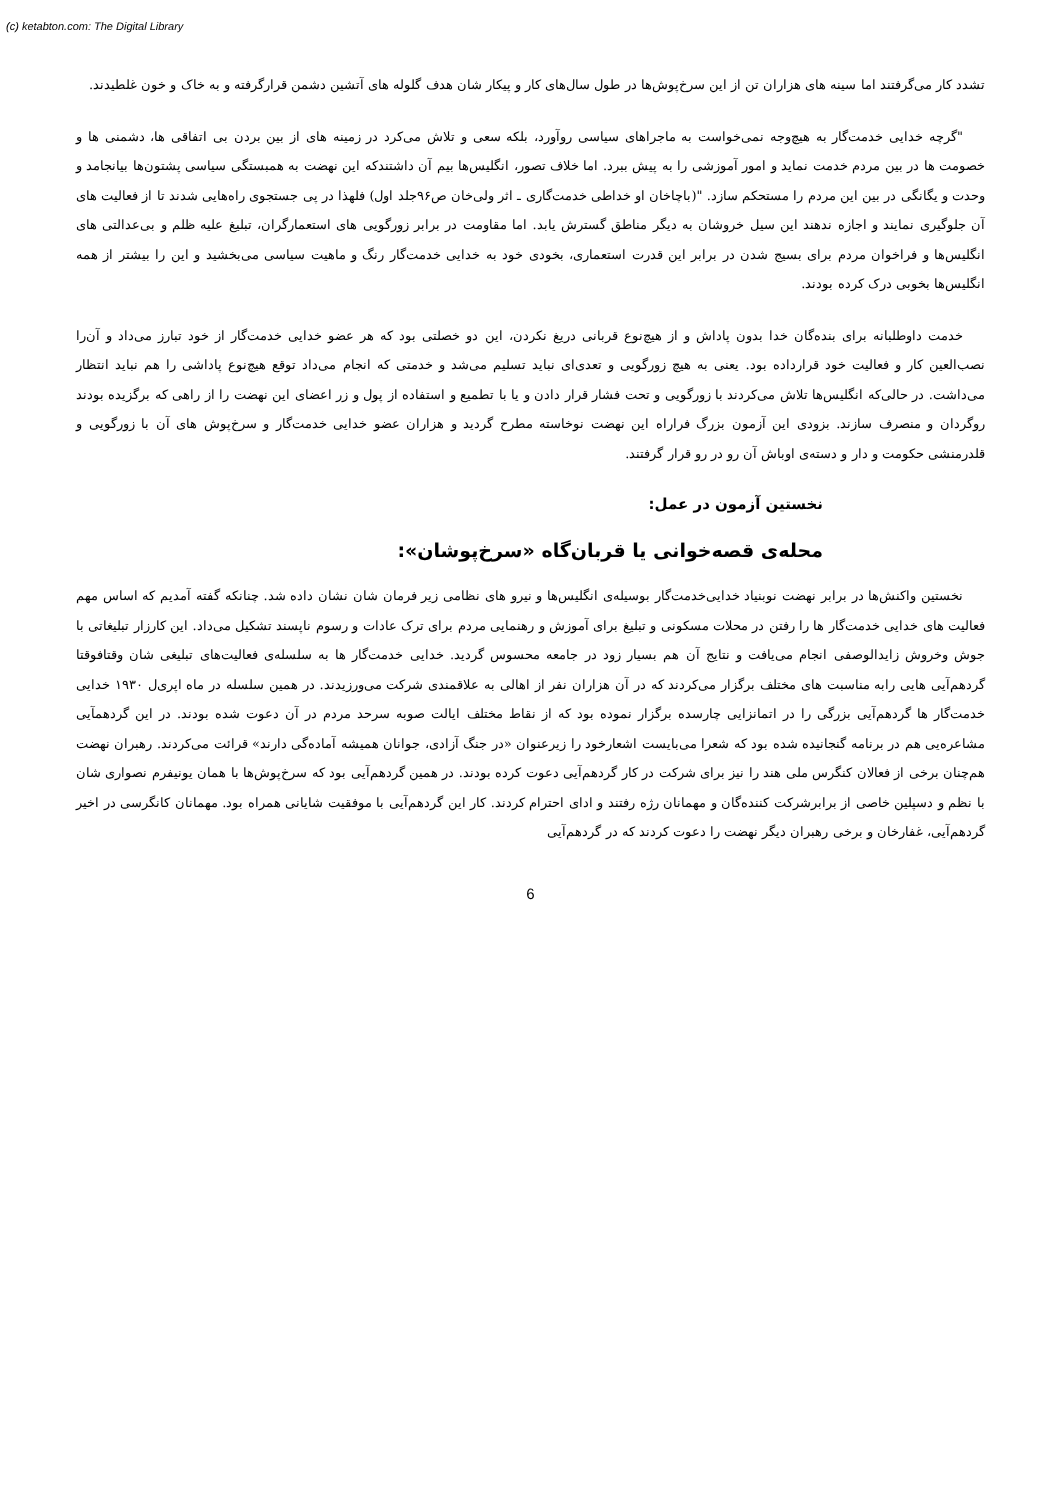(c) ketabton.com: The Digital Library
تشدد کار می‌گرفتند اما سینه های هزاران تن از این سرخ‌پوش‌ها در طول سال‌های کار و پیکار شان هدف گلوله های آتشین دشمن قرارگرفته و به خاک و خون غلطیدند.
"گرچه خدایی خدمت‌گار به هیچ‌وجه نمی‌خواست به ماجراهای سیاسی روآورد، بلکه سعی و تلاش می‌کرد در زمینه های از بین بردن بی اتفاقی ها، دشمنی ها و خصومت ها در بین مردم خدمت نماید و امور آموزشی را به پیش ببرد. اما خلاف تصور، انگلیس‌ها بیم آن داشتندکه این نهضت به همبستگی سیاسی پشتون‌ها بیانجامد و وحدت و یگانگی در بین این مردم را مستحکم سازد. "(باچاخان او خداطی خدمت‌گاری ـ اثر ولی‌خان ص۹۶جلد اول) فلهذا در پی جستجوی راه‌هایی شدند تا از فعالیت های آن جلوگیری نمایند و اجازه ندهند این سیل خروشان به دیگر مناطق گسترش یابد. اما مقاومت در برابر زورگویی های استعمارگران، تبلیغ علیه ظلم و بی‌عدالتی های انگلیس‌ها و فراخوان مردم برای بسیج شدن در برابر این قدرت استعماری، بخودی خود به خدایی خدمت‌گار رنگ و ماهیت سیاسی می‌بخشید و این را بیشتر از همه انگلیس‌ها بخوبی درک کرده بودند.
خدمت داوطلبانه برای بنده‌گان خدا بدون پاداش و از هیچ‌نوع قربانی دریغ نکردن، این دو خصلتی بود که هر عضو خدایی خدمت‌گار از خود تبارز می‌داد و آن‌را نصب‌العین کار و فعالیت خود قرارداده بود. یعنی به هیچ زورگویی و تعدی‌ای نباید تسلیم می‌شد و خدمتی که انجام می‌داد توقع هیچ‌نوع پاداشی را هم نباید انتظار می‌داشت. در حالی‌که انگلیس‌ها تلاش می‌کردند با زورگویی و تحت فشار قرار دادن و یا با تطمیع و استفاده از پول و زر اعضای این نهضت را از راهی که برگزیده بودند روگردان و منصرف سازند. بزودی این آزمون بزرگ فراراه این نهضت نوخاسته مطرح گردید و هزاران عضو خدایی خدمت‌گار و سرخ‌پوش های آن با زورگویی و قلدرمنشی حکومت و دار و دسته‌ی اوباش آن رو در رو قرار گرفتند.
نخستین آزمون در عمل:
محله‌ی قصه‌خوانی یا قربان‌گاه «سرخ‌پوشان»:
نخستین واکنش‌ها در برابر نهضت نوبنیاد خدایی‌خدمت‌گار بوسیله‌ی انگلیس‌ها و نیرو های نظامی زیر فرمان شان نشان داده شد. چنانکه گفته آمدیم که اساس مهم فعالیت های خدایی خدمت‌گار ها را رفتن در محلات مسکونی و تبلیغ برای آموزش و رهنمایی مردم برای ترک عادات و رسوم ناپسند تشکیل می‌داد. این کارزار تبلیغاتی با جوش وخروش زایدالوصفی انجام می‌یافت و نتایج آن هم بسیار زود در جامعه محسوس گردید. خدایی خدمت‌گار ها به سلسله‌ی فعالیت‌های تبلیغی شان وقتافوقتا گردهم‌آیی هایی رابه مناسبت های مختلف برگزار می‌کردند که در آن هزاران نفر از اهالی به علاقمندی شرکت می‌ورزیدند. در همین سلسله در ماه اپری‌ل ۱۹۳۰ خدایی خدمت‌گار ها گردهم‌آیی بزرگی را در اتمانزایی چارسده برگزار نموده بود که از نقاط مختلف ایالت صوبه سرحد مردم در آن دعوت شده بودند. در این گردهمآیی مشاعره‌یی هم در برنامه گنجانیده شده بود که شعرا می‌بایست اشعارخود را زیرعنوان «در جنگ آزادی، جوانان همیشه آماده‌گی دارند» قرائت می‌کردند. رهبران نهضت هم‌چنان برخی از فعالان کنگرس ملی هند را نیز برای شرکت در کار گردهم‌آیی دعوت کرده بودند. در همین گردهم‌آیی بود که سرخ‌پوش‌ها با همان یونیفرم نصواری شان با نظم و دسپلین خاصی از برابرشرکت کننده‌گان و مهمانان رژه رفتند و ادای احترام کردند. کار این گردهم‌آیی با موفقیت شایانی همراه بود. مهمانان کانگرسی در اخیر گردهم‌آیی، غفارخان و برخی رهبران دیگر نهضت را دعوت کردند که در گردهم‌آیی
6